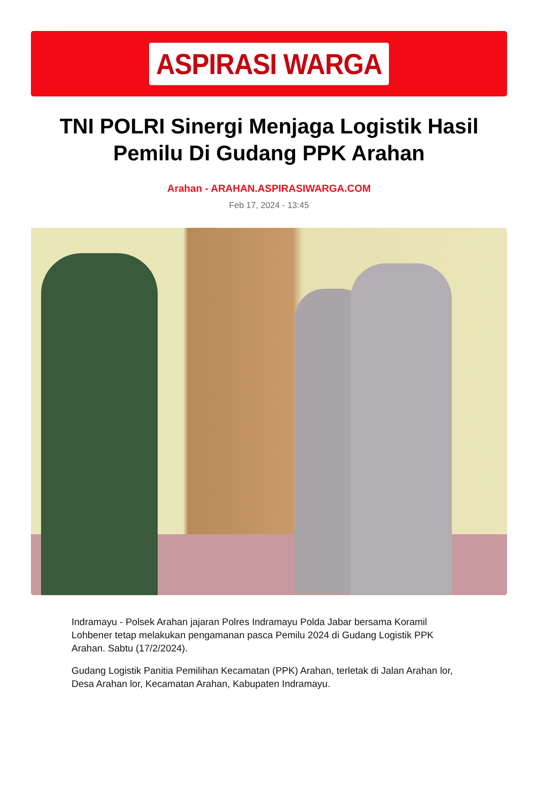ASPIRASI WARGA
TNI POLRI Sinergi Menjaga Logistik Hasil Pemilu Di Gudang PPK Arahan
Arahan - ARAHAN.ASPIRASIWARGA.COM
Feb 17, 2024 - 13:45
Indramayu - Polsek Arahan jajaran Polres Indramayu Polda Jabar bersama Koramil Lohbener tetap melakukan pengamanan pasca Pemilu 2024 di Gudang Logistik PPK Arahan. Sabtu (17/2/2024).
Gudang Logistik Panitia Pemilihan Kecamatan (PPK) Arahan, terletak di Jalan Arahan lor, Desa Arahan lor, Kecamatan Arahan, Kabupaten Indramayu.